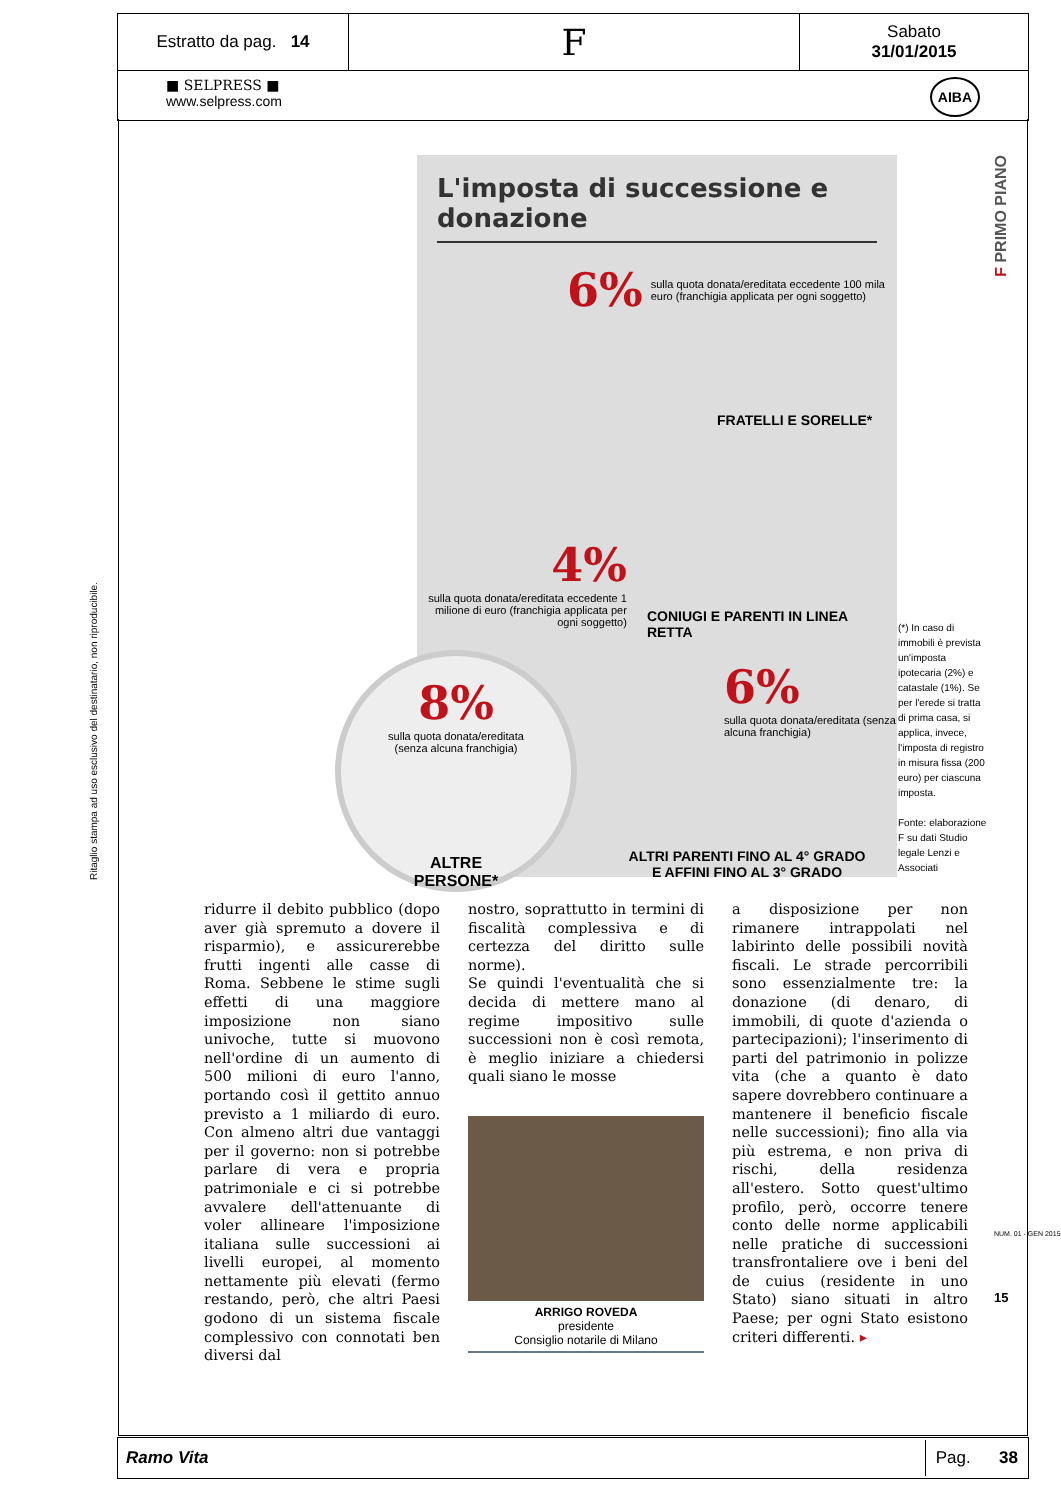Estratto da pag. 14
F
Sabato
31/01/2015
■ SELPRESS ■
www.selpress.com AIBA
Ritaglio stampa ad uso esclusivo del destinatario, non riproducibile.
F PRIMO PIANO
L'imposta di successione e donazione
6% sulla quota donata/ereditata eccedente 100 mila euro (franchigia applicata per ogni soggetto)
FRATELLI E SORELLE*
4%
sulla quota donata/ereditata eccedente 1 milione di euro (franchigia applicata per ogni soggetto)
CONIUGI E PARENTI IN LINEA RETTA
6%
sulla quota donata/ereditata (senza alcuna franchigia)
ALTRI PARENTI FINO AL 4° GRADO E AFFINI FINO AL 3° GRADO
8%
sulla quota donata/ereditata
(senza alcuna franchigia)
ALTRE
PERSONE*
(*) In caso di immobili è prevista un'imposta ipotecaria (2%) e catastale (1%). Se per l'erede si tratta di prima casa, si applica, invece, l'imposta di registro in misura fissa (200 euro) per ciascuna imposta.
Fonte: elaborazione F su dati Studio legale Lenzi e Associati
ridurre il debito pubblico (dopo aver già spremuto a dovere il risparmio), e assicurerebbe frutti ingenti alle casse di Roma. Sebbene le stime sugli effetti di una maggiore imposizione non siano univoche, tutte si muovono nell'ordine di un aumento di 500 milioni di euro l'anno, portando così il gettito annuo previsto a 1 miliardo di euro. Con almeno altri due vantaggi per il governo: non si potrebbe parlare di vera e propria patrimoniale e ci si potrebbe avvalere dell'attenuante di voler allineare l'imposizione italiana sulle successioni ai livelli europei, al momento nettamente più elevati (fermo restando, però, che altri Paesi godono di un sistema fiscale complessivo con connotati ben diversi dal
nostro, soprattutto in termini di fiscalità complessiva e di certezza del diritto sulle norme).
Se quindi l'eventualità che si decida di mettere mano al regime impositivo sulle successioni non è così remota, è meglio iniziare a chiedersi quali siano le mosse
ARRIGO ROVEDA
presidente
Consiglio notarile di Milano
a disposizione per non rimanere intrappolati nel labirinto delle possibili novità fiscali. Le strade percorribili sono essenzialmente tre: la donazione (di denaro, di immobili, di quote d'azienda o partecipazioni); l'inserimento di parti del patrimonio in polizze vita (che a quanto è dato sapere dovrebbero continuare a mantenere il beneficio fiscale nelle successioni); fino alla via più estrema, e non priva di rischi, della residenza all'estero. Sotto quest'ultimo profilo, però, occorre tenere conto delle norme applicabili nelle pratiche di successioni transfrontaliere ove i beni del de cuius (residente in uno Stato) siano situati in altro Paese; per ogni Stato esistono criteri differenti. ▸
NUM. 01 - GEN 2015
15
Ramo Vita Pag. 38